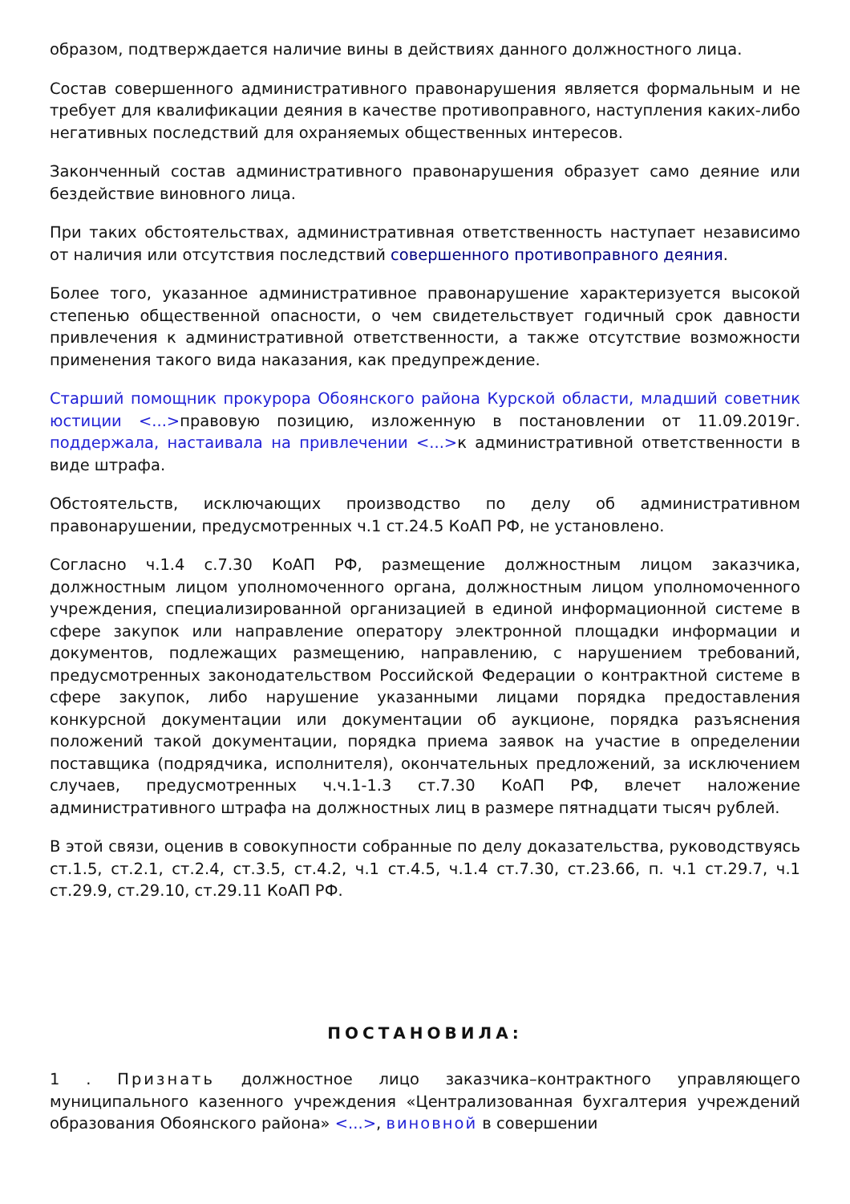образом, подтверждается наличие вины в действиях данного должностного лица.
Состав совершенного административного правонарушения является формальным и не требует для квалификации деяния в качестве противоправного, наступления каких-либо негативных последствий для охраняемых общественных интересов.
Законченный состав административного правонарушения образует само деяние или бездействие виновного лица.
При таких обстоятельствах, административная ответственность наступает независимо от наличия или отсутствия последствий совершенного противоправного деяния.
Более того, указанное административное правонарушение характеризуется высокой степенью общественной опасности, о чем свидетельствует годичный срок давности привлечения к административной ответственности, а также отсутствие возможности применения такого вида наказания, как предупреждение.
Старший помощник прокурора Обоянского района Курской области, младший советник юстиции <...>правовую позицию, изложенную в постановлении от 11.09.2019г. поддержала, настаивала на привлечении <...>к административной ответственности в виде штрафа.
Обстоятельств, исключающих производство по делу об административном правонарушении, предусмотренных ч.1 ст.24.5 КоАП РФ, не установлено.
Согласно ч.1.4 с.7.30 КоАП РФ, размещение должностным лицом заказчика, должностным лицом уполномоченного органа, должностным лицом уполномоченного учреждения, специализированной организацией в единой информационной системе в сфере закупок или направление оператору электронной площадки информации и документов, подлежащих размещению, направлению, с нарушением требований, предусмотренных законодательством Российской Федерации о контрактной системе в сфере закупок, либо нарушение указанными лицами порядка предоставления конкурсной документации или документации об аукционе, порядка разъяснения положений такой документации, порядка приема заявок на участие в определении поставщика (подрядчика, исполнителя), окончательных предложений, за исключением случаев, предусмотренных ч.ч.1-1.3 ст.7.30 КоАП РФ, влечет наложение административного штрафа на должностных лиц в размере пятнадцати тысяч рублей.
В этой связи, оценив в совокупности собранные по делу доказательства, руководствуясь ст.1.5, ст.2.1, ст.2.4, ст.3.5, ст.4.2, ч.1 ст.4.5, ч.1.4 ст.7.30, ст.23.66, п. ч.1 ст.29.7, ч.1 ст.29.9, ст.29.10, ст.29.11 КоАП РФ.
ПОСТАНОВИЛА:
1 . Признать должностное лицо заказчика–контрактного управляющего муниципального казенного учреждения «Централизованная бухгалтерия учреждений образования Обоянского района» <...>, виновной в совершении